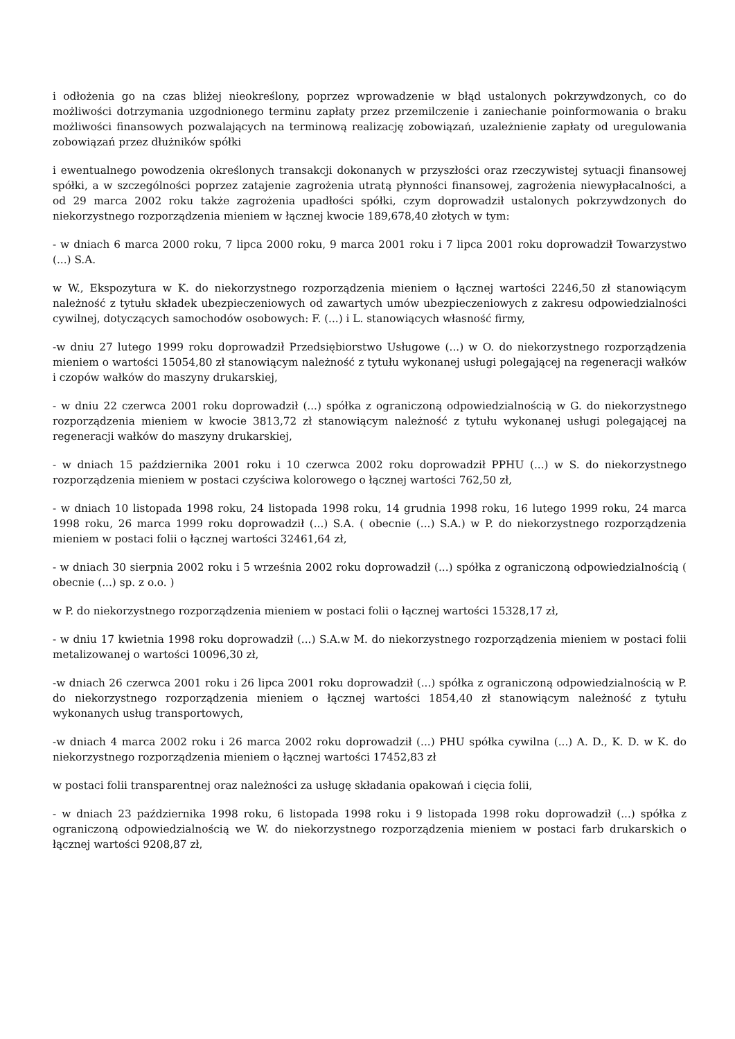i odłożenia go na czas bliżej nieokreślony, poprzez wprowadzenie w błąd ustalonych pokrzywdzonych, co do możliwości dotrzymania uzgodnionego terminu zapłaty przez przemilczenie i zaniechanie poinformowania o braku możliwości finansowych pozwalających na terminową realizację zobowiązań, uzależnienie zapłaty od uregulowania zobowiązań przez dłużników spółki
i ewentualnego powodzenia określonych transakcji dokonanych w przyszłości oraz rzeczywistej sytuacji finansowej spółki, a w szczególności poprzez zatajenie zagrożenia utratą płynności finansowej, zagrożenia niewypłacalności, a od 29 marca 2002 roku także zagrożenia upadłości spółki, czym doprowadził ustalonych pokrzywdzonych do niekorzystnego rozporządzenia mieniem w łącznej kwocie 189,678,40 złotych w tym:
- w dniach 6 marca 2000 roku, 7 lipca 2000 roku, 9 marca 2001 roku i 7 lipca 2001 roku doprowadził Towarzystwo (...) S.A.
w W., Ekspozytura w K. do niekorzystnego rozporządzenia mieniem o łącznej wartości 2246,50 zł stanowiącym należność z tytułu składek ubezpieczeniowych od zawartych umów ubezpieczeniowych z zakresu odpowiedzialności cywilnej, dotyczących samochodów osobowych: F. (...) i L. stanowiących własność firmy,
-w dniu 27 lutego 1999 roku doprowadził Przedsiębiorstwo Usługowe (...) w O. do niekorzystnego rozporządzenia mieniem o wartości 15054,80 zł stanowiącym należność z tytułu wykonanej usługi polegającej na regeneracji wałków i czopów wałków do maszyny drukarskiej,
- w dniu 22 czerwca 2001 roku doprowadził (...) spółka z ograniczoną odpowiedzialnością w G. do niekorzystnego rozporządzenia mieniem w kwocie 3813,72 zł stanowiącym należność z tytułu wykonanej usługi polegającej na regeneracji wałków do maszyny drukarskiej,
- w dniach 15 października 2001 roku i 10 czerwca 2002 roku doprowadził PPHU (...) w S. do niekorzystnego rozporządzenia mieniem w postaci czyściwa kolorowego o łącznej wartości 762,50 zł,
- w dniach 10 listopada 1998 roku, 24 listopada 1998 roku, 14 grudnia 1998 roku, 16 lutego 1999 roku, 24 marca 1998 roku, 26 marca 1999 roku doprowadził (...) S.A. ( obecnie (...) S.A.) w P. do niekorzystnego rozporządzenia mieniem w postaci folii o łącznej wartości 32461,64 zł,
- w dniach 30 sierpnia 2002 roku i 5 września 2002 roku doprowadził (...) spółka z ograniczoną odpowiedzialnością ( obecnie (...) sp. z o.o. )
w P. do niekorzystnego rozporządzenia mieniem w postaci folii o łącznej wartości 15328,17 zł,
- w dniu 17 kwietnia 1998 roku doprowadził (...) S.A.w M. do niekorzystnego rozporządzenia mieniem w postaci folii metalizowanej o wartości 10096,30 zł,
-w dniach 26 czerwca 2001 roku i 26 lipca 2001 roku doprowadził (...) spółka z ograniczoną odpowiedzialnością w P. do niekorzystnego rozporządzenia mieniem o łącznej wartości 1854,40 zł stanowiącym należność z tytułu wykonanych usług transportowych,
-w dniach 4 marca 2002 roku i 26 marca 2002 roku doprowadził (...) PHU spółka cywilna (...) A. D., K. D. w K. do niekorzystnego rozporządzenia mieniem o łącznej wartości 17452,83 zł
w postaci folii transparentnej oraz należności za usługę składania opakowań i cięcia folii,
- w dniach 23 października 1998 roku, 6 listopada 1998 roku i 9 listopada 1998 roku doprowadził (...) spółka z ograniczoną odpowiedzialnością we W. do niekorzystnego rozporządzenia mieniem w postaci farb drukarskich o łącznej wartości 9208,87 zł,